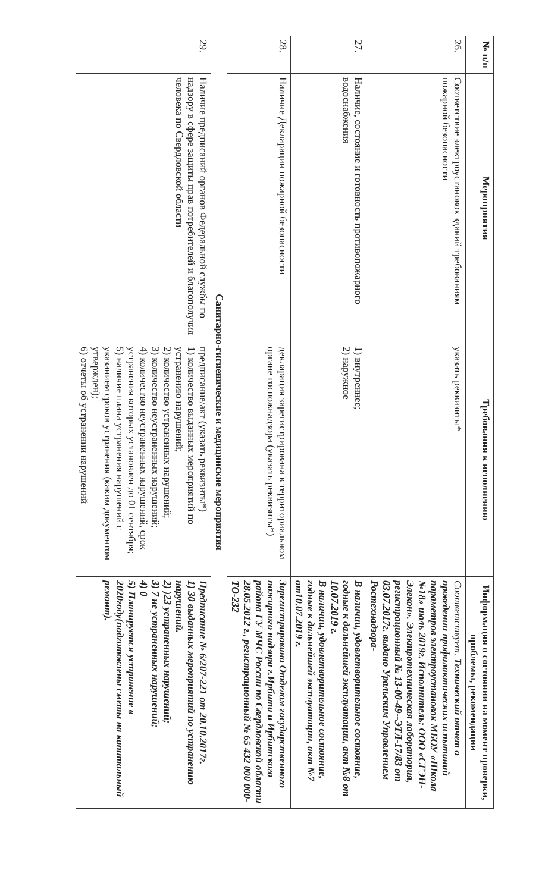| № п/п | Мероприятия | Требования к исполнению | Информация о состоянии на момент проверки, проблемы, рекомендации |
| --- | --- | --- | --- |
| 26. | Соответствие электроустановок зданий требованиям пожарной безопасности | указать реквизиты* | Соответствует. Технический отчет о проведении профилактических испытаний параметров электроустановок МБОУ «Школа №18» июль 2019г. Исполнитель: ООО «СГЭН-Элекон». Электротехническая лаборатория, регистрационный № 13-00-49--ЭТЛ-17/83 от 03.07.2017г. выдано Уральским Управлением Ростехнадзора- |
| 27. | Наличие, состояние и готовность противопожарного водоснабжения | 1) внутреннее; 2) наружное | В наличии, удовлетворительное состояние, годные к дальнейшей эксплуатации, акт №8 от 10.07.2019 г. В наличии, удовлетворительное состояние, годные к дальнейшей эксплуатации, акт №7 от10.07.2019 г. |
| 28. | Наличие Декларации пожарной безопасности | декларация зарегистрирована в территориальном органе госпожнадзора (указать реквизиты*) | Зарегистрирована Отделом государственного пожарного надзора г.Ирбита и Ирбитского района ГУ МЧС России по Свердловской области 28.05.2012 г., регистрационный № 65 432 000 000-ТО-232 |
| Санитарно-гигиенические и медицинские мероприятия | | | |
| 29. | Наличие предписаний органов Федеральной службы по надзору в сфере защиты прав потребителей и благополучия человека по Свердловской области | предписание/акт (указать реквизиты*) 1) количество выданных мероприятий по устранению нарушений; 2) количество устраненных нарушений; 3) количество неустраненных нарушений; 4) количество неустраненных нарушений, срок устранения которых установлен до 01 сентября; 5) наличие плана устранения нарушений с указанием сроков устранения (каким документом утвержден); 6) отчеты об устранении нарушений | Предписание № 6/207-221 от 20.10.2017г. 1) 30 выданных мероприятий по устранению нарушений. 2) )23 устраненных нарушений; 3) 7 не устраненных нарушений; 4) 0 5) Планируется устранение в 2020году(подготовлены сметы на капитальный ремонт). |